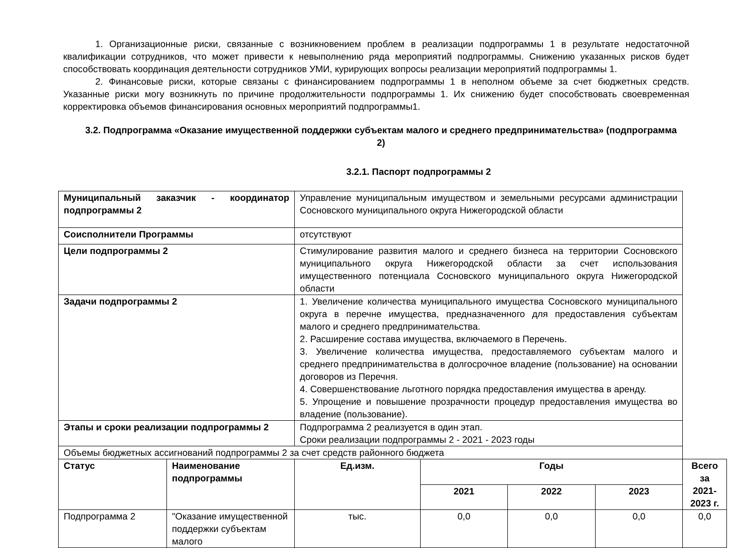1. Организационные риски, связанные с возникновением проблем в реализации подпрограммы 1 в результате недостаточной квалификации сотрудников, что может привести к невыполнению ряда мероприятий подпрограммы. Снижению указанных рисков будет способствовать координация деятельности сотрудников УМИ, курирующих вопросы реализации мероприятий подпрограммы 1.
2. Финансовые риски, которые связаны с финансированием подпрограммы 1 в неполном объеме за счет бюджетных средств. Указанные риски могу возникнуть по причине продолжительности подпрограммы 1. Их снижению будет способствовать своевременная корректировка объемов финансирования основных мероприятий подпрограммы1.
3.2. Подпрограмма «Оказание имущественной поддержки субъектам малого и среднего предпринимательства» (подпрограмма 2)
3.2.1. Паспорт подпрограммы 2
| Муниципальный заказчик - координатор подпрограммы 2 | | Управление муниципальным имуществом и земельными ресурсами администрации Сосновского муниципального округа Нижегородской области | | | | | |
| Соисполнители Программы | | отсутствуют | | | | | |
| Цели подпрограммы 2 | | Стимулирование развития малого и среднего бизнеса на территории Сосновского муниципального округа Нижегородской области за счет использования имущественного потенциала Сосновского муниципального округа Нижегородской области | | | | | |
| Задачи подпрограммы 2 | | 1. Увеличение количества муниципального имущества Сосновского муниципального округа в перечне имущества, предназначенного для предоставления субъектам малого и среднего предпринимательства. 2. Расширение состава имущества, включаемого в Перечень. 3. Увеличение количества имущества, предоставляемого субъектам малого и среднего предпринимательства в долгосрочное владение (пользование) на основании договоров из Перечня. 4. Совершенствование льготного порядка предоставления имущества в аренду. 5. Упрощение и повышение прозрачности процедур предоставления имущества во владение (пользование). | | | | | |
| Этапы и сроки реализации подпрограммы 2 | | Подпрограмма 2 реализуется в один этап. Сроки реализации подпрограммы 2 - 2021 - 2023 годы | | | | | |
| Объемы бюджетных ассигнований подпрограммы 2 за счет средств районного бюджета | | | | | | | |
| Статус | Наименование подпрограммы | | Ед.изм. | Годы | | | Всего за 2021-2023 г. |
| | | | | 2021 | 2022 | 2023 | |
| Подпрограмма 2 | "Оказание имущественной поддержки субъектам малого | | тыс. | 0,0 | 0,0 | 0,0 | 0,0 |